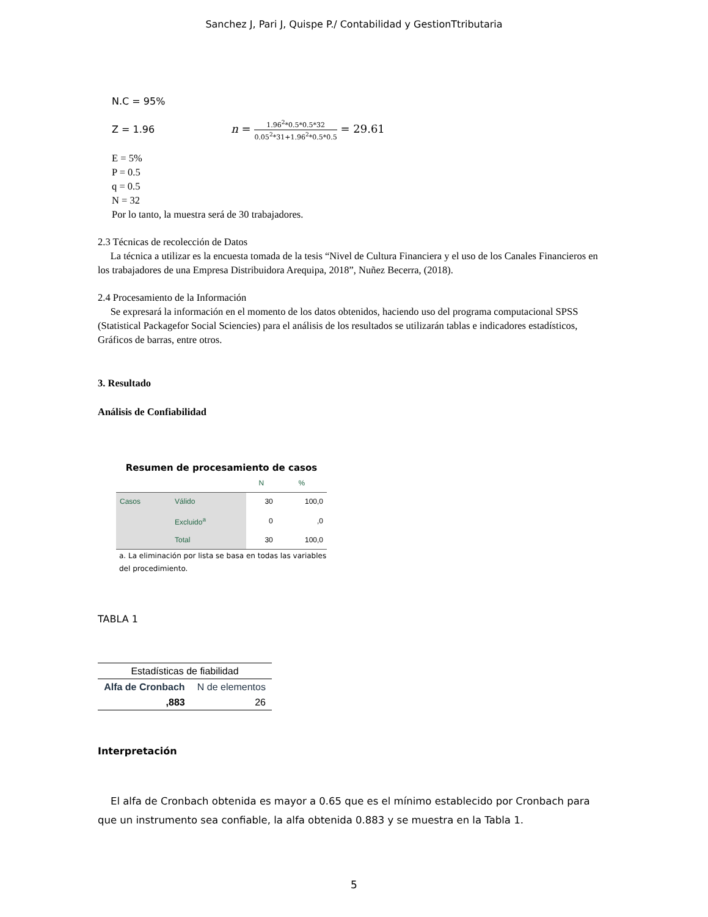Sanchez J, Pari J, Quispe P./ Contabilidad y GestionTtributaria
N.C = 95%
Z = 1.96 n = 1.96<sup>2</sup>*0.5*0.5*32 0.05<sup>2</sup>*31+1.96<sup>2</sup>*0.5*0.5 = 29.61
E = 5%
P = 0.5
q = 0.5
N = 32
Por lo tanto, la muestra será de 30 trabajadores.
2.3 Técnicas de recolección de Datos
La técnica a utilizar es la encuesta tomada de la tesis “Nivel de Cultura Financiera y el uso de los Canales Financieros en los trabajadores de una Empresa Distribuidora Arequipa, 2018”, Nuñez Becerra, (2018).
2.4 Procesamiento de la Información
Se expresará la información en el momento de los datos obtenidos, haciendo uso del programa computacional SPSS (Statistical Packagefor Social Sciencies) para el análisis de los resultados se utilizarán tablas e indicadores estadísticos, Gráficos de barras, entre otros.
3. Resultado
Análisis de Confiabilidad
Resumen de procesamiento de casos
| | | N | % |
| --- | --- | --- | --- |
| Casos | Válido | 30 | 100,0 |
| | Excluido<sup>a</sup> | 0 | ,0 |
| | Total | 30 | 100,0 |
a. La eliminación por lista se basa en todas las variables del procedimiento.
TABLA 1
| Estadísticas de fiabilidad | |
| --- | --- |
| Alfa de Cronbach | N de elementos |
| ,883 | 26 |
Interpretación
El alfa de Cronbach obtenida es mayor a 0.65 que es el mínimo establecido por Cronbach para que un instrumento sea confiable, la alfa obtenida 0.883 y se muestra en la Tabla 1.
5